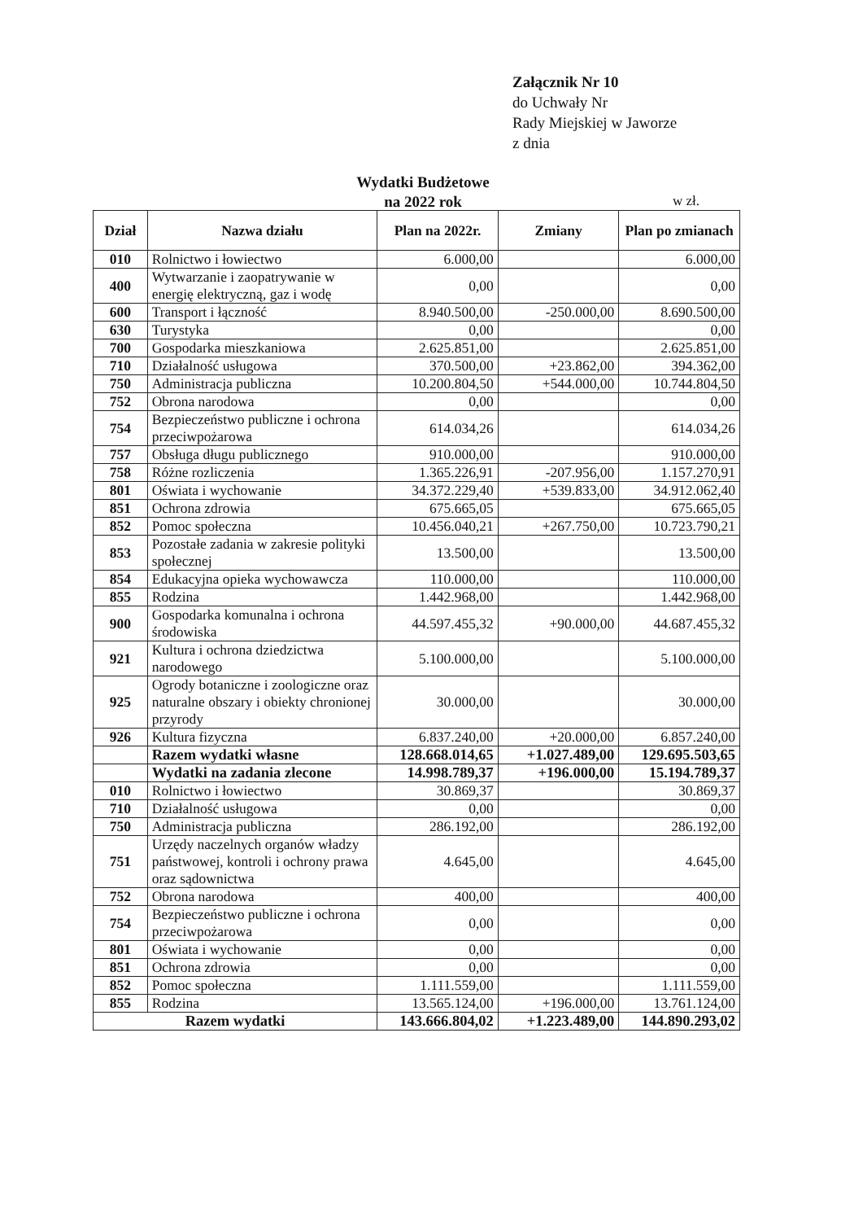Załącznik Nr 10
do Uchwały Nr
Rady Miejskiej w Jaworze
z dnia
Wydatki Budżetowe
na 2022 rok
w zł.
| Dział | Nazwa działu | Plan na 2022r. | Zmiany | Plan po zmianach |
| --- | --- | --- | --- | --- |
| 010 | Rolnictwo i łowiectwo | 6.000,00 | | 6.000,00 |
| 400 | Wytwarzanie i zaopatrywanie w energię elektryczną, gaz i wodę | 0,00 | | 0,00 |
| 600 | Transport i łączność | 8.940.500,00 | -250.000,00 | 8.690.500,00 |
| 630 | Turystyka | 0,00 | | 0,00 |
| 700 | Gospodarka mieszkaniowa | 2.625.851,00 | | 2.625.851,00 |
| 710 | Działalność usługowa | 370.500,00 | +23.862,00 | 394.362,00 |
| 750 | Administracja publiczna | 10.200.804,50 | +544.000,00 | 10.744.804,50 |
| 752 | Obrona narodowa | 0,00 | | 0,00 |
| 754 | Bezpieczeństwo publiczne i ochrona przeciwpożarowa | 614.034,26 | | 614.034,26 |
| 757 | Obsługa długu publicznego | 910.000,00 | | 910.000,00 |
| 758 | Różne rozliczenia | 1.365.226,91 | -207.956,00 | 1.157.270,91 |
| 801 | Oświata i wychowanie | 34.372.229,40 | +539.833,00 | 34.912.062,40 |
| 851 | Ochrona zdrowia | 675.665,05 | | 675.665,05 |
| 852 | Pomoc społeczna | 10.456.040,21 | +267.750,00 | 10.723.790,21 |
| 853 | Pozostałe zadania w zakresie polityki społecznej | 13.500,00 | | 13.500,00 |
| 854 | Edukacyjna opieka wychowawcza | 110.000,00 | | 110.000,00 |
| 855 | Rodzina | 1.442.968,00 | | 1.442.968,00 |
| 900 | Gospodarka komunalna i ochrona środowiska | 44.597.455,32 | +90.000,00 | 44.687.455,32 |
| 921 | Kultura i ochrona dziedzictwa narodowego | 5.100.000,00 | | 5.100.000,00 |
| 925 | Ogrody botaniczne i zoologiczne oraz naturalne obszary i obiekty chronionej przyrody | 30.000,00 | | 30.000,00 |
| 926 | Kultura fizyczna | 6.837.240,00 | +20.000,00 | 6.857.240,00 |
| | Razem wydatki własne | 128.668.014,65 | +1.027.489,00 | 129.695.503,65 |
| | Wydatki na zadania zlecone | 14.998.789,37 | +196.000,00 | 15.194.789,37 |
| 010 | Rolnictwo i łowiectwo | 30.869,37 | | 30.869,37 |
| 710 | Działalność usługowa | 0,00 | | 0,00 |
| 750 | Administracja publiczna | 286.192,00 | | 286.192,00 |
| 751 | Urzędy naczelnych organów władzy państwowej, kontroli i ochrony prawa oraz sądownictwa | 4.645,00 | | 4.645,00 |
| 752 | Obrona narodowa | 400,00 | | 400,00 |
| 754 | Bezpieczeństwo publiczne i ochrona przeciwpożarowa | 0,00 | | 0,00 |
| 801 | Oświata i wychowanie | 0,00 | | 0,00 |
| 851 | Ochrona zdrowia | 0,00 | | 0,00 |
| 852 | Pomoc społeczna | 1.111.559,00 | | 1.111.559,00 |
| 855 | Rodzina | 13.565.124,00 | +196.000,00 | 13.761.124,00 |
| Razem wydatki | | 143.666.804,02 | +1.223.489,00 | 144.890.293,02 |